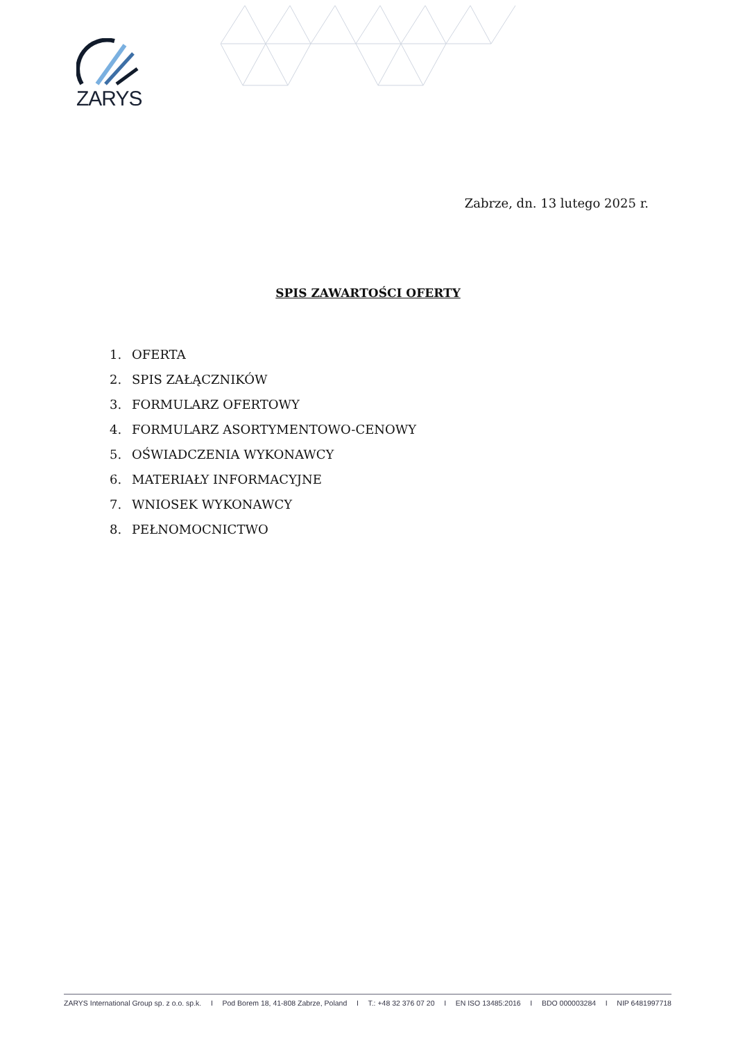ZARYS
Zabrze, dn. 13 lutego 2025 r.
SPIS ZAWARTOŚCI OFERTY
1. OFERTA
2. SPIS ZAŁĄCZNIKÓW
3. FORMULARZ OFERTOWY
4. FORMULARZ ASORTYMENTOWO-CENOWY
5. OŚWIADCZENIA WYKONAWCY
6. MATERIAŁY INFORMACYJNE
7. WNIOSEK WYKONAWCY
8. PEŁNOMOCNICTWO
ZARYS International Group sp. z o.o. sp.k. I Pod Borem 18, 41-808 Zabrze, Poland I T.: +48 32 376 07 20 I EN ISO 13485:2016 I BDO 000003284 I NIP 6481997718